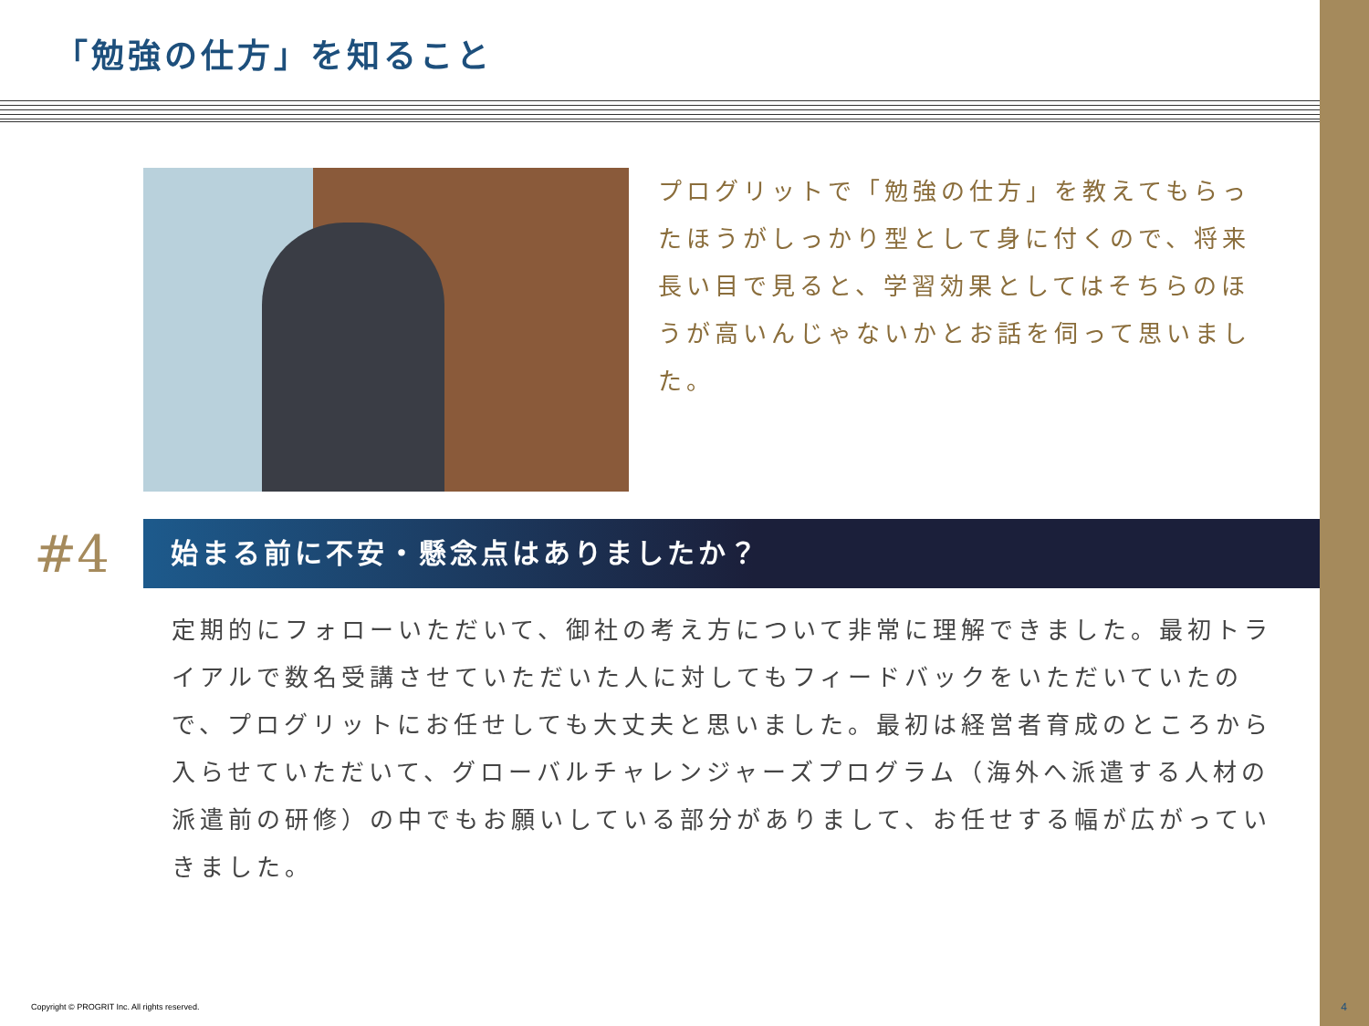「勉強の仕方」を知ること
プログリットで「勉強の仕方」を教えてもらったほうがしっかり型として身に付くので、将来長い目で見ると、学習効果としてはそちらのほうが高いんじゃないかとお話を伺って思いました。
#4
始まる前に不安・懸念点はありましたか？
定期的にフォローいただいて、御社の考え方について非常に理解できました。最初トライアルで数名受講させていただいた人に対してもフィードバックをいただいていたので、プログリットにお任せしても大丈夫と思いました。最初は経営者育成のところから入らせていただいて、グローバルチャレンジャーズプログラム（海外へ派遣する人材の派遣前の研修）の中でもお願いしている部分がありまして、お任せする幅が広がっていきました。
Copyright © PROGRIT Inc. All rights reserved.
4